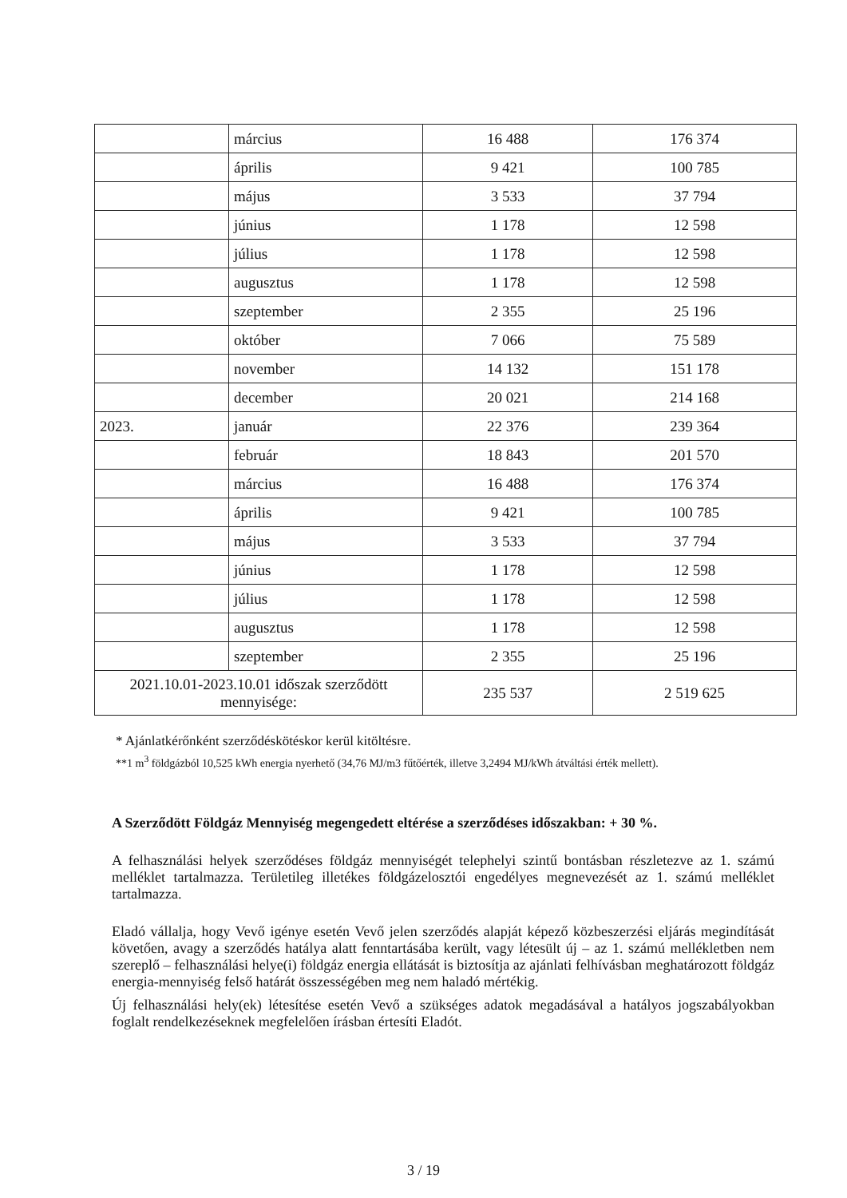| | március | 16 488 | 176 374 |
| | április | 9 421 | 100 785 |
| | május | 3 533 | 37 794 |
| | június | 1 178 | 12 598 |
| | július | 1 178 | 12 598 |
| | augusztus | 1 178 | 12 598 |
| | szeptember | 2 355 | 25 196 |
| | október | 7 066 | 75 589 |
| | november | 14 132 | 151 178 |
| | december | 20 021 | 214 168 |
| 2023. | január | 22 376 | 239 364 |
| | február | 18 843 | 201 570 |
| | március | 16 488 | 176 374 |
| | április | 9 421 | 100 785 |
| | május | 3 533 | 37 794 |
| | június | 1 178 | 12 598 |
| | július | 1 178 | 12 598 |
| | augusztus | 1 178 | 12 598 |
| | szeptember | 2 355 | 25 196 |
| 2021.10.01-2023.10.01 időszak szerződött mennyisége: | | 235 537 | 2 519 625 |
* Ajánlatkérőnként szerződéskötéskor kerül kitöltésre.
**1 m<sup>3</sup> földgázból 10,525 kWh energia nyerhető (34,76 MJ/m3 fűtőérték, illetve 3,2494 MJ/kWh átváltási érték mellett).
A Szerződött Földgáz Mennyiség megengedett eltérése a szerződéses időszakban: + 30 %.
A felhasználási helyek szerződéses földgáz mennyiségét telephelyi szintű bontásban részletezve az 1. számú melléklet tartalmazza. Területileg illetékes földgázelosztói engedélyes megnevezését az 1. számú melléklet tartalmazza.
Eladó vállalja, hogy Vevő igénye esetén Vevő jelen szerződés alapját képező közbeszerzési eljárás megindítását követően, avagy a szerződés hatálya alatt fenntartásába került, vagy létesült új – az 1. számú mellékletben nem szereplő – felhasználási helye(i) földgáz energia ellátását is biztosítja az ajánlati felhívásban meghatározott földgáz energia-mennyiség felső határát összességében meg nem haladó mértékig.
Új felhasználási hely(ek) létesítése esetén Vevő a szükséges adatok megadásával a hatályos jogszabályokban foglalt rendelkezéseknek megfelelően írásban értesíti Eladót.
3 / 19